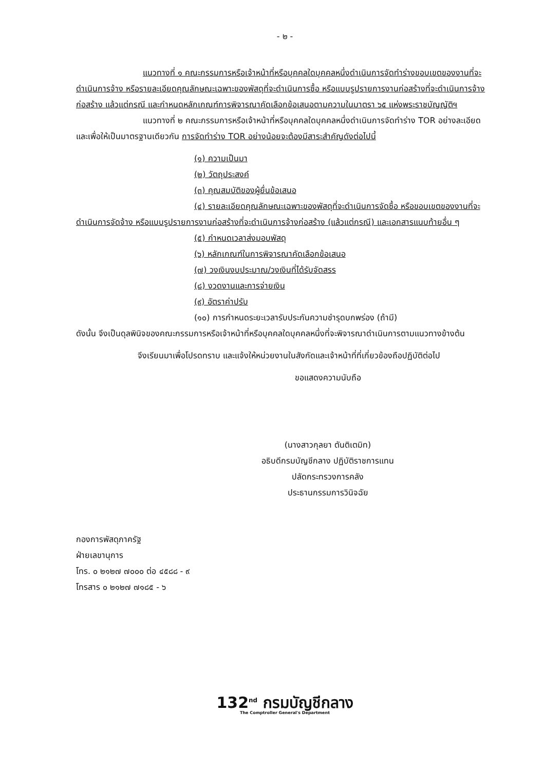- ๒ -
แนวทางที่ ๑ คณะกรรมการหรือเจ้าหน้าที่หรือบุคคลใดบุคคลหนึ่งดำเนินการจัดทำร่างขอบเขตของงานที่จะดำเนินการจ้าง หรือรายละเอียดคุณลักษณะเฉพาะของพัสดุที่จะดำเนินการซื้อ หรือแบบรูปรายการงานก่อสร้างที่จะดำเนินการจ้างก่อสร้าง แล้วแต่กรณี และกำหนดหลักเกณฑ์การพิจารณาคัดเลือกข้อเสนอตามความในมาตรา ๖๕ แห่งพระราชบัญญัติฯ
แนวทางที่ ๒ คณะกรรมการหรือเจ้าหน้าที่หรือบุคคลใดบุคคลหนึ่งดำเนินการจัดทำร่าง TOR อย่างละเอียด และเพื่อให้เป็นมาตรฐานเดียวกัน การจัดทำร่าง TOR อย่างน้อยจะต้องมีสาระสำคัญดังต่อไปนี้
(๑) ความเป็นมา
(๒) วัตถุประสงค์
(๓) คุณสมบัติของผู้ยื่นข้อเสนอ
(๔) รายละเอียดคุณลักษณะเฉพาะของพัสดุที่จะดำเนินการจัดซื้อ หรือขอบเขตของงานที่จะดำเนินการจัดจ้าง หรือแบบรูปรายการงานก่อสร้างที่จะดำเนินการจ้างก่อสร้าง (แล้วแต่กรณี) และเอกสารแนบท้ายอื่น ๆ
(๕) กำหนดเวลาส่งมอบพัสดุ
(๖) หลักเกณฑ์ในการพิจารณาคัดเลือกข้อเสนอ
(๗) วงเงินงบประมาณ/วงเงินที่ได้รับจัดสรร
(๘) งวดงานและการจ่ายเงิน
(๙) อัตราค่าปรับ
(๑๐) การกำหนดระยะเวลารับประกันความชำรุดบกพร่อง (ถ้ามี)
ดังนั้น จึงเป็นดุลพินิจของคณะกรรมการหรือเจ้าหน้าที่หรือบุคคลใดบุคคลหนึ่งที่จะพิจารณาดำเนินการตามแนวทางข้างต้น
จึงเรียนมาเพื่อโปรดทราบ และแจ้งให้หน่วยงานในสังกัดและเจ้าหน้าที่ที่เกี่ยวข้องถือปฏิบัติต่อไป
ขอแสดงความนับถือ
(นางสาวกุลยา ตันติเตมิท)
อธิบดีกรมบัญชีกลาง ปฏิบัติราชการแทน
ปลัดกระทรวงการคลัง
ประธานกรรมการวินิจฉัย
กองการพัสดุภาครัฐ
ฝ่ายเลขานุการ
โทร. ๐ ๒๑๒๗ ๗๐๐๐ ต่อ ๔๕๘๘ - ๙
โทรสาร ๐ ๒๑๒๗ ๗๑๘๕ - ๖
132<sup>nd</sup> กรมบัญชีกลาง
The Comptroller General's Department